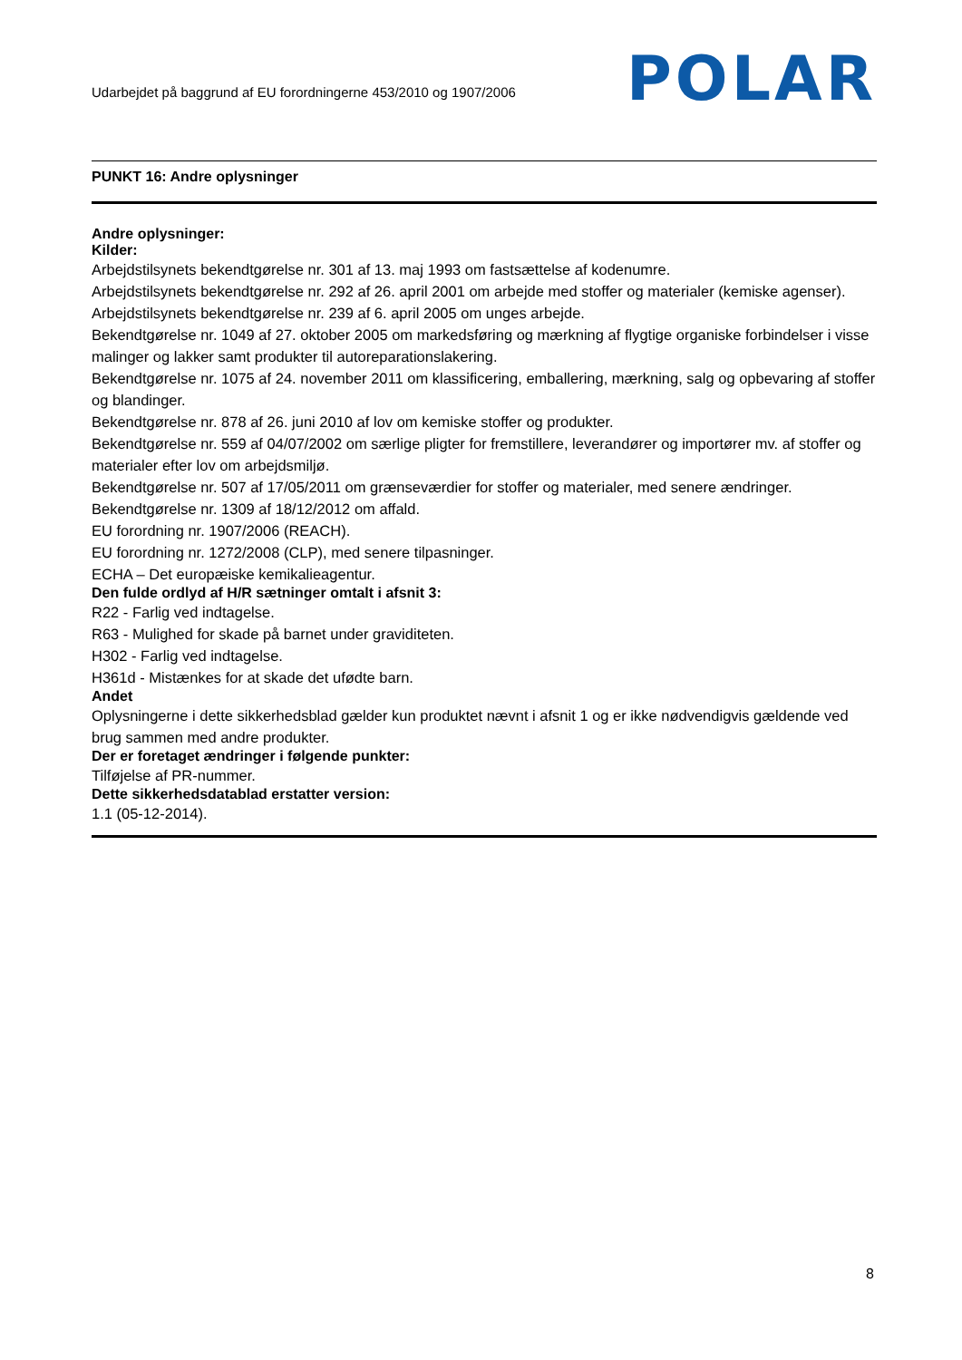Udarbejdet på baggrund af EU forordningerne 453/2010 og 1907/2006
POLAR
PUNKT 16: Andre oplysninger
Andre oplysninger:
Kilder:
Arbejdstilsynets bekendtgørelse nr. 301 af 13. maj 1993 om fastsættelse af kodenumre.
Arbejdstilsynets bekendtgørelse nr. 292 af 26. april 2001 om arbejde med stoffer og materialer (kemiske agenser).
Arbejdstilsynets bekendtgørelse nr. 239 af 6. april 2005 om unges arbejde.
Bekendtgørelse nr. 1049 af 27. oktober 2005 om markedsføring og mærkning af flygtige organiske forbindelser i visse malinger og lakker samt produkter til autoreparationslakering.
Bekendtgørelse nr. 1075 af 24. november 2011 om klassificering, emballering, mærkning, salg og opbevaring af stoffer og blandinger.
Bekendtgørelse nr. 878 af 26. juni 2010 af lov om kemiske stoffer og produkter.
Bekendtgørelse nr. 559 af 04/07/2002 om særlige pligter for fremstillere, leverandører og importører mv. af stoffer og materialer efter lov om arbejdsmiljø.
Bekendtgørelse nr. 507 af 17/05/2011 om grænseværdier for stoffer og materialer, med senere ændringer.
Bekendtgørelse nr. 1309 af 18/12/2012 om affald.
EU forordning nr. 1907/2006 (REACH).
EU forordning nr. 1272/2008 (CLP), med senere tilpasninger.
ECHA – Det europæiske kemikalieagentur.
Den fulde ordlyd af H/R sætninger omtalt i afsnit 3:
R22 - Farlig ved indtagelse.
R63 - Mulighed for skade på barnet under graviditeten.
H302 - Farlig ved indtagelse.
H361d - Mistænkes for at skade det ufødte barn.
Andet
Oplysningerne i dette sikkerhedsblad gælder kun produktet nævnt i afsnit 1 og er ikke nødvendigvis gældende ved brug sammen med andre produkter.
Der er foretaget ændringer i følgende punkter:
Tilføjelse af PR-nummer.
Dette sikkerhedsdatablad erstatter version:
1.1 (05-12-2014).
8